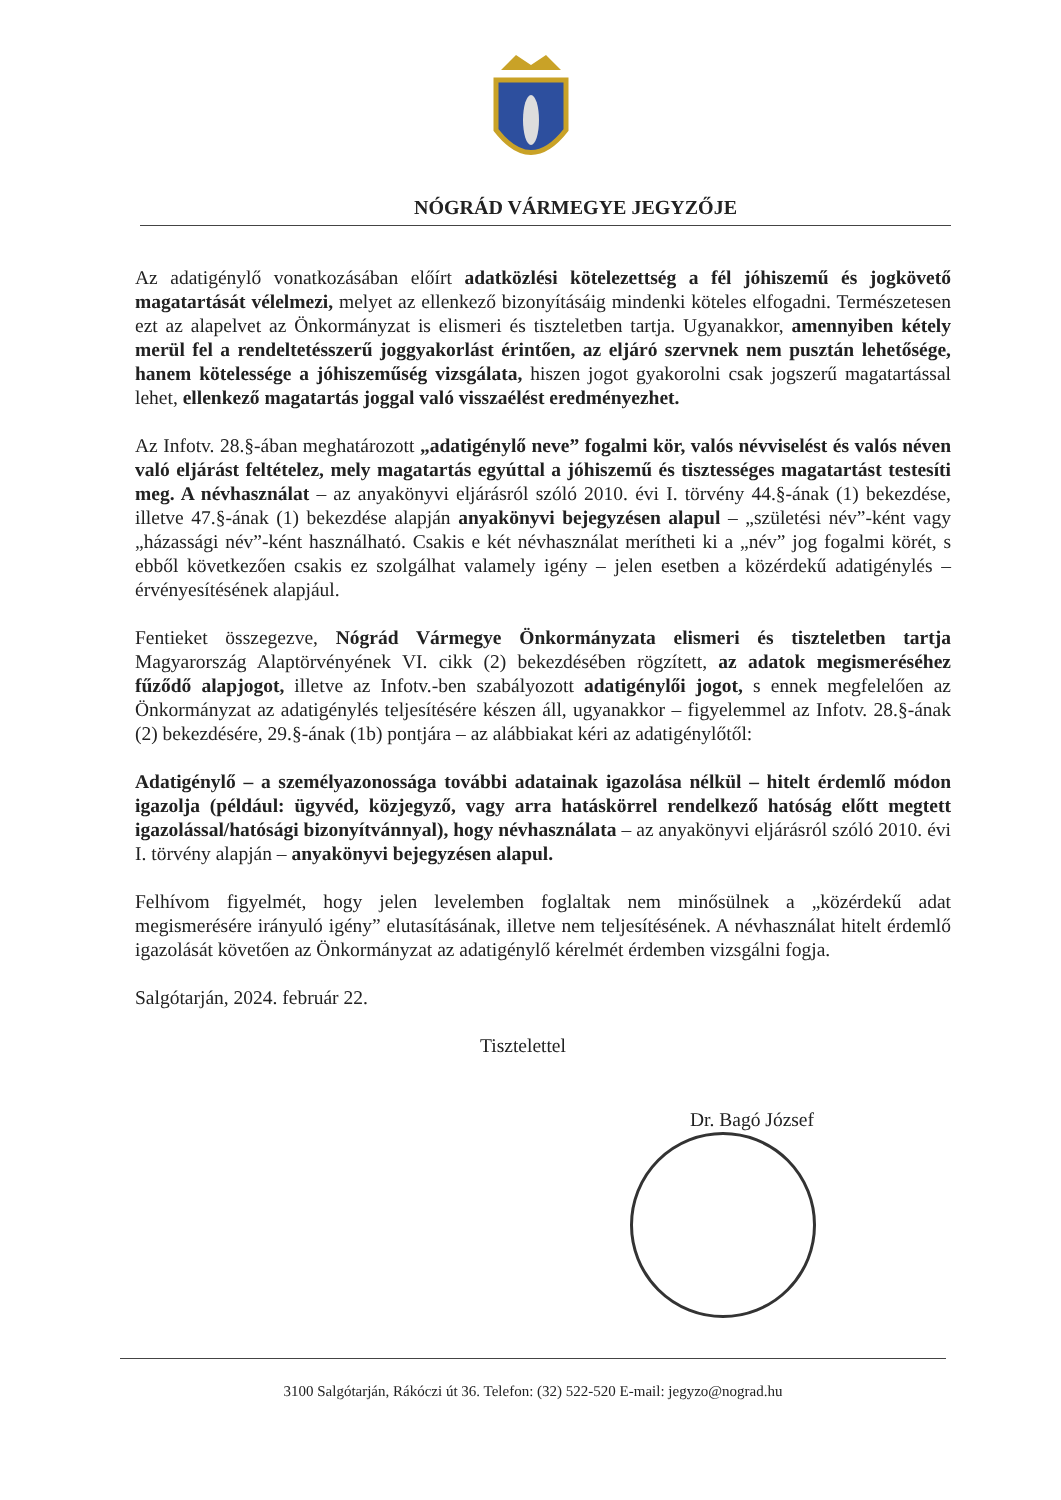NÓGRÁD VÁRMEGYE JEGYZŐJE
Az adatigénylő vonatkozásában előírt adatközlési kötelezettség a fél jóhiszemű és jogkövető magatartását vélelmezi, melyet az ellenkező bizonyításáig mindenki köteles elfogadni. Természetesen ezt az alapelvet az Önkormányzat is elismeri és tiszteletben tartja. Ugyanakkor, amennyiben kétely merül fel a rendeltetésszerű joggyakorlást érintően, az eljáró szervnek nem pusztán lehetősége, hanem kötelessége a jóhiszeműség vizsgálata, hiszen jogot gyakorolni csak jogszerű magatartással lehet, ellenkező magatartás joggal való visszaélést eredményezhet.
Az Infotv. 28.§-ában meghatározott „adatigénylő neve” fogalmi kör, valós névviselést és valós néven való eljárást feltételez, mely magatartás egyúttal a jóhiszemű és tisztességes magatartást testesíti meg. A névhasználat – az anyakönyvi eljárásról szóló 2010. évi I. törvény 44.§-ának (1) bekezdése, illetve 47.§-ának (1) bekezdése alapján anyakönyvi bejegyzésen alapul – „születési név”-ként vagy „házassági név”-ként használható. Csakis e két névhasználat merítheti ki a „név” jog fogalmi körét, s ebből következően csakis ez szolgálhat valamely igény – jelen esetben a közérdekű adatigénylés – érvényesítésének alapjául.
Fentieket összegezve, Nógrád Vármegye Önkormányzata elismeri és tiszteletben tartja Magyarország Alaptörvényének VI. cikk (2) bekezdésében rögzített, az adatok megismeréséhez fűződő alapjogot, illetve az Infotv.-ben szabályozott adatigénylői jogot, s ennek megfelelően az Önkormányzat az adatigénylés teljesítésére készen áll, ugyanakkor – figyelemmel az Infotv. 28.§-ának (2) bekezdésére, 29.§-ának (1b) pontjára – az alábbiakat kéri az adatigénylőtől:
Adatigénylő – a személyazonossága további adatainak igazolása nélkül – hitelt érdemlő módon igazolja (például: ügyvéd, közjegyző, vagy arra hatáskörrel rendelkező hatóság előtt megtett igazolással/hatósági bizonyítvánnyal), hogy névhasználata – az anyakönyvi eljárásról szóló 2010. évi I. törvény alapján – anyakönyvi bejegyzésen alapul.
Felhívom figyelmét, hogy jelen levelemben foglaltak nem minősülnek a „közérdekű adat megismerésére irányuló igény” elutasításának, illetve nem teljesítésének. A névhasználat hitelt érdemlő igazolását követően az Önkormányzat az adatigénylő kérelmét érdemben vizsgálni fogja.
Salgótarján, 2024. február 22.
Tisztelettel
Dr. Bagó József
3100 Salgótarján, Rákóczi út 36. Telefon: (32) 522-520 E-mail: jegyzo@nograd.hu